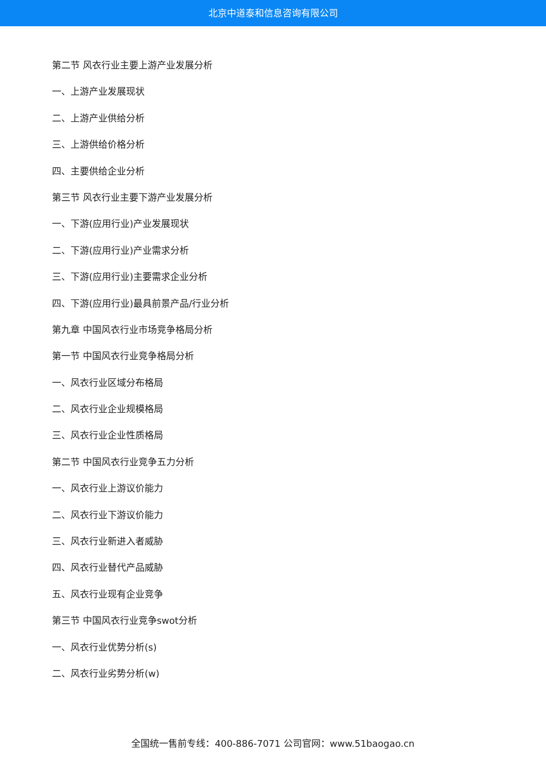北京中道泰和信息咨询有限公司
第二节 风衣行业主要上游产业发展分析
一、上游产业发展现状
二、上游产业供给分析
三、上游供给价格分析
四、主要供给企业分析
第三节 风衣行业主要下游产业发展分析
一、下游(应用行业)产业发展现状
二、下游(应用行业)产业需求分析
三、下游(应用行业)主要需求企业分析
四、下游(应用行业)最具前景产品/行业分析
第九章 中国风衣行业市场竞争格局分析
第一节 中国风衣行业竞争格局分析
一、风衣行业区域分布格局
二、风衣行业企业规模格局
三、风衣行业企业性质格局
第二节 中国风衣行业竞争五力分析
一、风衣行业上游议价能力
二、风衣行业下游议价能力
三、风衣行业新进入者威胁
四、风衣行业替代产品威胁
五、风衣行业现有企业竞争
第三节 中国风衣行业竞争swot分析
一、风衣行业优势分析(s)
二、风衣行业劣势分析(w)
全国统一售前专线：400-886-7071 公司官网：www.51baogao.cn